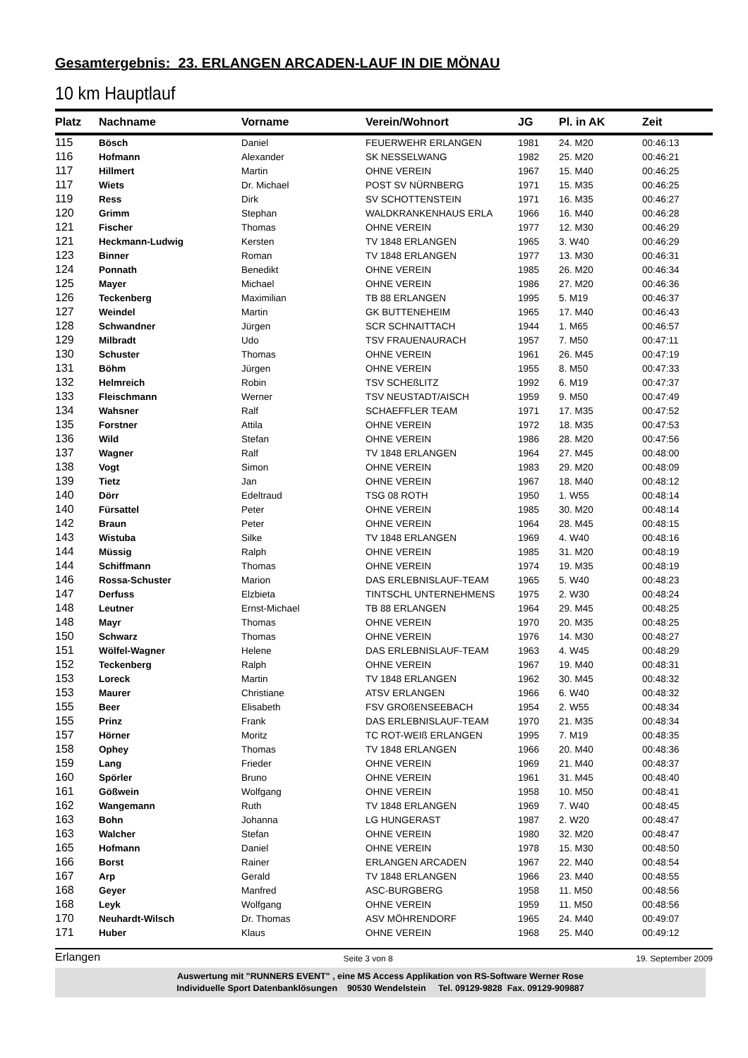Gesamtergebnis: 23. ERLANGEN ARCADEN-LAUF IN DIE MÖNAU
10 km Hauptlauf
| Platz | Nachname | Vorname | Verein/Wohnort | JG | Pl. in AK | Zeit |
| --- | --- | --- | --- | --- | --- | --- |
| 115 | Bösch | Daniel | FEUERWEHR ERLANGEN | 1981 | 24. M20 | 00:46:13 |
| 116 | Hofmann | Alexander | SK NESSELWANG | 1982 | 25. M20 | 00:46:21 |
| 117 | Hillmert | Martin | OHNE VEREIN | 1967 | 15. M40 | 00:46:25 |
| 117 | Wiets | Dr. Michael | POST SV NÜRNBERG | 1971 | 15. M35 | 00:46:25 |
| 119 | Ress | Dirk | SV SCHOTTENSTEIN | 1971 | 16. M35 | 00:46:27 |
| 120 | Grimm | Stephan | WALDKRANKENHAUS ERLA | 1966 | 16. M40 | 00:46:28 |
| 121 | Fischer | Thomas | OHNE VEREIN | 1977 | 12. M30 | 00:46:29 |
| 121 | Heckmann-Ludwig | Kersten | TV 1848 ERLANGEN | 1965 | 3. W40 | 00:46:29 |
| 123 | Binner | Roman | TV 1848 ERLANGEN | 1977 | 13. M30 | 00:46:31 |
| 124 | Ponnath | Benedikt | OHNE VEREIN | 1985 | 26. M20 | 00:46:34 |
| 125 | Mayer | Michael | OHNE VEREIN | 1986 | 27. M20 | 00:46:36 |
| 126 | Teckenberg | Maximilian | TB 88 ERLANGEN | 1995 | 5. M19 | 00:46:37 |
| 127 | Weindel | Martin | GK BUTTENEHEIM | 1965 | 17. M40 | 00:46:43 |
| 128 | Schwandner | Jürgen | SCR SCHNAITTACH | 1944 | 1. M65 | 00:46:57 |
| 129 | Milbradt | Udo | TSV FRAUENAURACH | 1957 | 7. M50 | 00:47:11 |
| 130 | Schuster | Thomas | OHNE VEREIN | 1961 | 26. M45 | 00:47:19 |
| 131 | Böhm | Jürgen | OHNE VEREIN | 1955 | 8. M50 | 00:47:33 |
| 132 | Helmreich | Robin | TSV SCHEßLITZ | 1992 | 6. M19 | 00:47:37 |
| 133 | Fleischmann | Werner | TSV NEUSTADT/AISCH | 1959 | 9. M50 | 00:47:49 |
| 134 | Wahsner | Ralf | SCHAEFFLER TEAM | 1971 | 17. M35 | 00:47:52 |
| 135 | Forstner | Attila | OHNE VEREIN | 1972 | 18. M35 | 00:47:53 |
| 136 | Wild | Stefan | OHNE VEREIN | 1986 | 28. M20 | 00:47:56 |
| 137 | Wagner | Ralf | TV 1848 ERLANGEN | 1964 | 27. M45 | 00:48:00 |
| 138 | Vogt | Simon | OHNE VEREIN | 1983 | 29. M20 | 00:48:09 |
| 139 | Tietz | Jan | OHNE VEREIN | 1967 | 18. M40 | 00:48:12 |
| 140 | Dörr | Edeltraud | TSG 08 ROTH | 1950 | 1. W55 | 00:48:14 |
| 140 | Fürsattel | Peter | OHNE VEREIN | 1985 | 30. M20 | 00:48:14 |
| 142 | Braun | Peter | OHNE VEREIN | 1964 | 28. M45 | 00:48:15 |
| 143 | Wistuba | Silke | TV 1848 ERLANGEN | 1969 | 4. W40 | 00:48:16 |
| 144 | Müssig | Ralph | OHNE VEREIN | 1985 | 31. M20 | 00:48:19 |
| 144 | Schiffmann | Thomas | OHNE VEREIN | 1974 | 19. M35 | 00:48:19 |
| 146 | Rossa-Schuster | Marion | DAS ERLEBNISLAUF-TEAM | 1965 | 5. W40 | 00:48:23 |
| 147 | Derfuss | Elzbieta | TINTSCHL UNTERNEHMENS | 1975 | 2. W30 | 00:48:24 |
| 148 | Leutner | Ernst-Michael | TB 88 ERLANGEN | 1964 | 29. M45 | 00:48:25 |
| 148 | Mayr | Thomas | OHNE VEREIN | 1970 | 20. M35 | 00:48:25 |
| 150 | Schwarz | Thomas | OHNE VEREIN | 1976 | 14. M30 | 00:48:27 |
| 151 | Wölfel-Wagner | Helene | DAS ERLEBNISLAUF-TEAM | 1963 | 4. W45 | 00:48:29 |
| 152 | Teckenberg | Ralph | OHNE VEREIN | 1967 | 19. M40 | 00:48:31 |
| 153 | Loreck | Martin | TV 1848 ERLANGEN | 1962 | 30. M45 | 00:48:32 |
| 153 | Maurer | Christiane | ATSV ERLANGEN | 1966 | 6. W40 | 00:48:32 |
| 155 | Beer | Elisabeth | FSV GROßENSEEBACH | 1954 | 2. W55 | 00:48:34 |
| 155 | Prinz | Frank | DAS ERLEBNISLAUF-TEAM | 1970 | 21. M35 | 00:48:34 |
| 157 | Hörner | Moritz | TC ROT-WEIß ERLANGEN | 1995 | 7. M19 | 00:48:35 |
| 158 | Ophey | Thomas | TV 1848 ERLANGEN | 1966 | 20. M40 | 00:48:36 |
| 159 | Lang | Frieder | OHNE VEREIN | 1969 | 21. M40 | 00:48:37 |
| 160 | Spörler | Bruno | OHNE VEREIN | 1961 | 31. M45 | 00:48:40 |
| 161 | Gößwein | Wolfgang | OHNE VEREIN | 1958 | 10. M50 | 00:48:41 |
| 162 | Wangemann | Ruth | TV 1848 ERLANGEN | 1969 | 7. W40 | 00:48:45 |
| 163 | Bohn | Johanna | LG HUNGERAST | 1987 | 2. W20 | 00:48:47 |
| 163 | Walcher | Stefan | OHNE VEREIN | 1980 | 32. M20 | 00:48:47 |
| 165 | Hofmann | Daniel | OHNE VEREIN | 1978 | 15. M30 | 00:48:50 |
| 166 | Borst | Rainer | ERLANGEN ARCADEN | 1967 | 22. M40 | 00:48:54 |
| 167 | Arp | Gerald | TV 1848 ERLANGEN | 1966 | 23. M40 | 00:48:55 |
| 168 | Geyer | Manfred | ASC-BURGBERG | 1958 | 11. M50 | 00:48:56 |
| 168 | Leyk | Wolfgang | OHNE VEREIN | 1959 | 11. M50 | 00:48:56 |
| 170 | Neuhardt-Wilsch | Dr. Thomas | ASV MÖHRENDORF | 1965 | 24. M40 | 00:49:07 |
| 171 | Huber | Klaus | OHNE VEREIN | 1968 | 25. M40 | 00:49:12 |
Erlangen Seite 3 von 8 19. September 2009
Auswertung mit "RUNNERS EVENT" , eine MS Access Applikation von RS-Software Werner Rose
Individuelle Sport Datenbanklösungen 90530 Wendelstein Tel. 09129-9828 Fax. 09129-909887